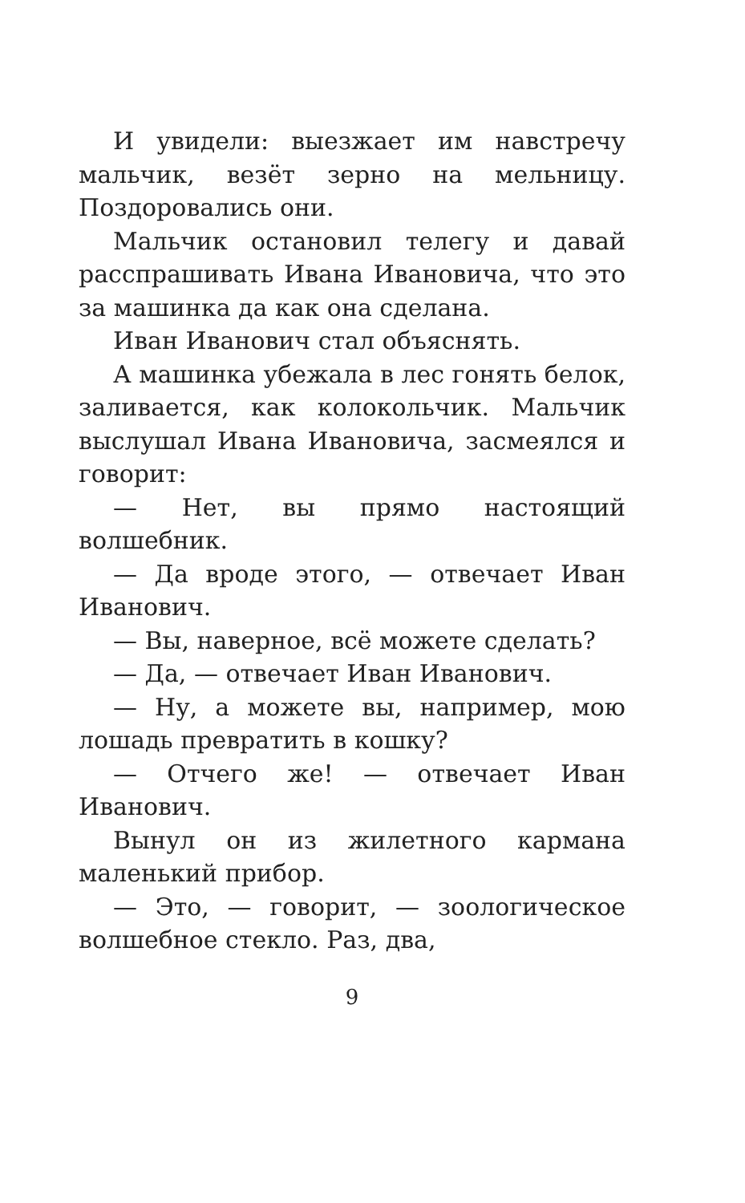И увидели: выезжает им навстречу мальчик, везёт зерно на мельницу. Поздоровались они.
Мальчик остановил телегу и давай расспрашивать Ивана Ивановича, что это за машинка да как она сделана.
Иван Иванович стал объяснять.
А машинка убежала в лес гонять белок, заливается, как колокольчик. Мальчик выслушал Ивана Ивановича, засмеялся и говорит:
— Нет, вы прямо настоящий волшебник.
— Да вроде этого, — отвечает Иван Иванович.
— Вы, наверное, всё можете сделать?
— Да, — отвечает Иван Иванович.
— Ну, а можете вы, например, мою лошадь превратить в кошку?
— Отчего же! — отвечает Иван Иванович.
Вынул он из жилетного кармана маленький прибор.
— Это, — говорит, — зоологическое волшебное стекло. Раз, два,
9